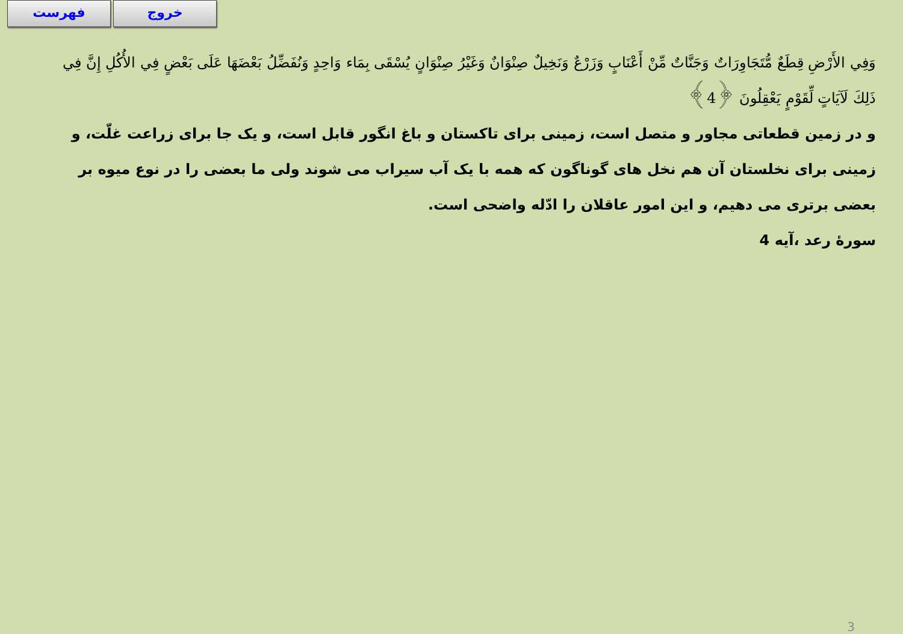فهرست خروج
وَفِي الأَرْضِ قِطَعٌ مُّتَجَاوِرَاتٌ وَجَنَّاتٌ مِّنْ أَعْنَابٍ وَزَرْعٌ وَنَخِيلٌ صِنْوَانٌ وَغَيْرُ صِنْوَانٍ يُسْقَى بِمَاء وَاحِدٍ وَنُفَضِّلُ بَعْضَهَا عَلَى بَعْضٍ فِي الأُكُلِ إِنَّ فِي ذَلِكَ لَآيَاتٍ لِّقَوْمٍ يَعْقِلُونَ ﴿4﴾
و در زمین قطعاتی مجاور و متصل است، زمینی برای تاکستان و باغ انگور قابل است، و یک جا برای زراعت غلّت، و زمینی برای نخلستان آن هم نخل های گوناگون که همه با یک آب سیراب می شوند ولی ما بعضی را در نوع میوه بر بعضی برتری می دهیم، و این امور عاقلان را ادّله واضحی است.
سورهٔ رعد ،آیه 4
3